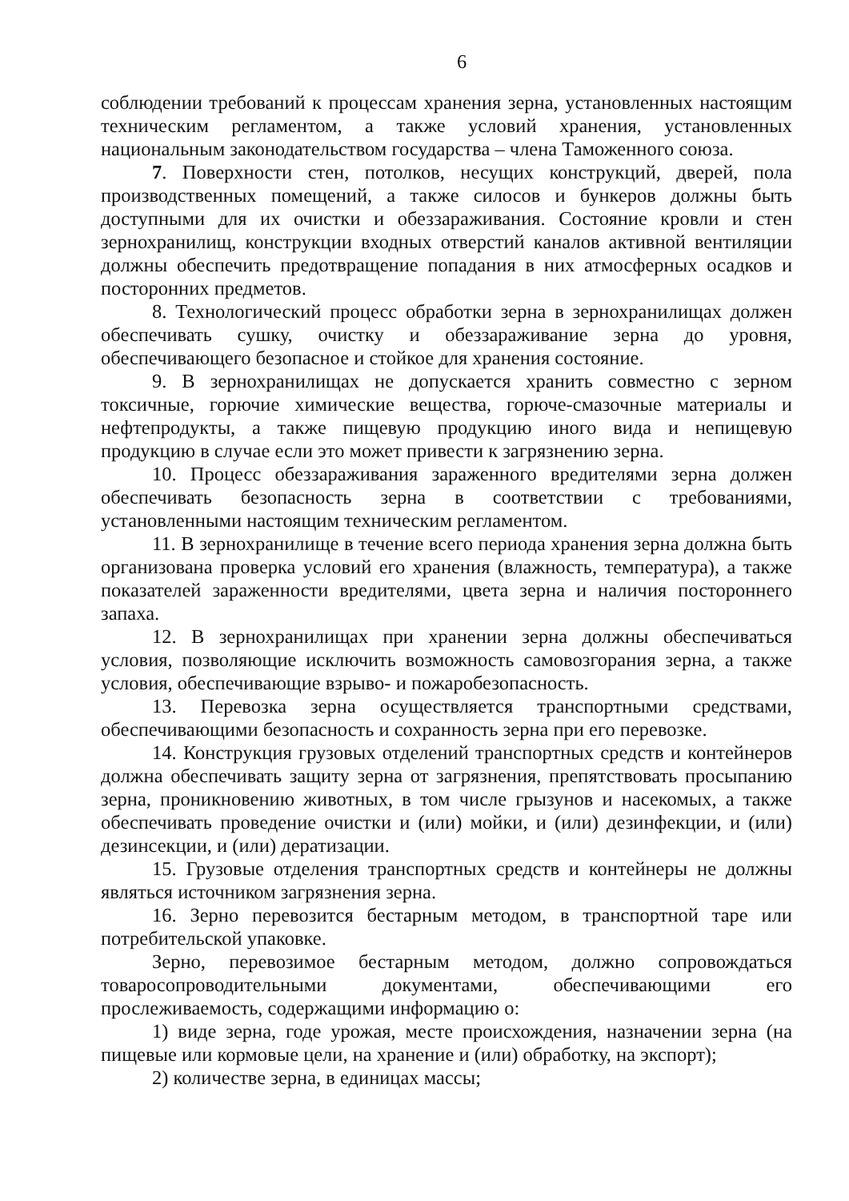6
соблюдении требований к процессам хранения зерна, установленных настоящим техническим регламентом, а также условий хранения, установленных национальным законодательством государства – члена Таможенного союза.
7. Поверхности стен, потолков, несущих конструкций, дверей, пола производственных помещений, а также силосов и бункеров должны быть доступными для их очистки и обеззараживания. Состояние кровли и стен зернохранилищ, конструкции входных отверстий каналов активной вентиляции должны обеспечить предотвращение попадания в них атмосферных осадков и посторонних предметов.
8. Технологический процесс обработки зерна в зернохранилищах должен обеспечивать сушку, очистку и обеззараживание зерна до уровня, обеспечивающего безопасное и стойкое для хранения состояние.
9. В зернохранилищах не допускается хранить совместно с зерном токсичные, горючие химические вещества, горюче-смазочные материалы и нефтепродукты, а также пищевую продукцию иного вида и непищевую продукцию в случае если это может привести к загрязнению зерна.
10. Процесс обеззараживания зараженного вредителями зерна должен обеспечивать безопасность зерна в соответствии с требованиями, установленными настоящим техническим регламентом.
11. В зернохранилище в течение всего периода хранения зерна должна быть организована проверка условий его хранения (влажность, температура), а также показателей зараженности вредителями, цвета зерна и наличия постороннего запаха.
12. В зернохранилищах при хранении зерна должны обеспечиваться условия, позволяющие исключить возможность самовозгорания зерна, а также условия, обеспечивающие взрыво- и пожаробезопасность.
13. Перевозка зерна осуществляется транспортными средствами, обеспечивающими безопасность и сохранность зерна при его перевозке.
14. Конструкция грузовых отделений транспортных средств и контейнеров должна обеспечивать защиту зерна от загрязнения, препятствовать просыпанию зерна, проникновению животных, в том числе грызунов и насекомых, а также обеспечивать проведение очистки и (или) мойки, и (или) дезинфекции, и (или) дезинсекции, и (или) дератизации.
15. Грузовые отделения транспортных средств и контейнеры не должны являться источником загрязнения зерна.
16. Зерно перевозится бестарным методом, в транспортной таре или потребительской упаковке.
Зерно, перевозимое бестарным методом, должно сопровождаться товаросопроводительными документами, обеспечивающими его прослеживаемость, содержащими информацию о:
1) виде зерна, годе урожая, месте происхождения, назначении зерна (на пищевые или кормовые цели, на хранение и (или) обработку, на экспорт);
2) количестве зерна, в единицах массы;